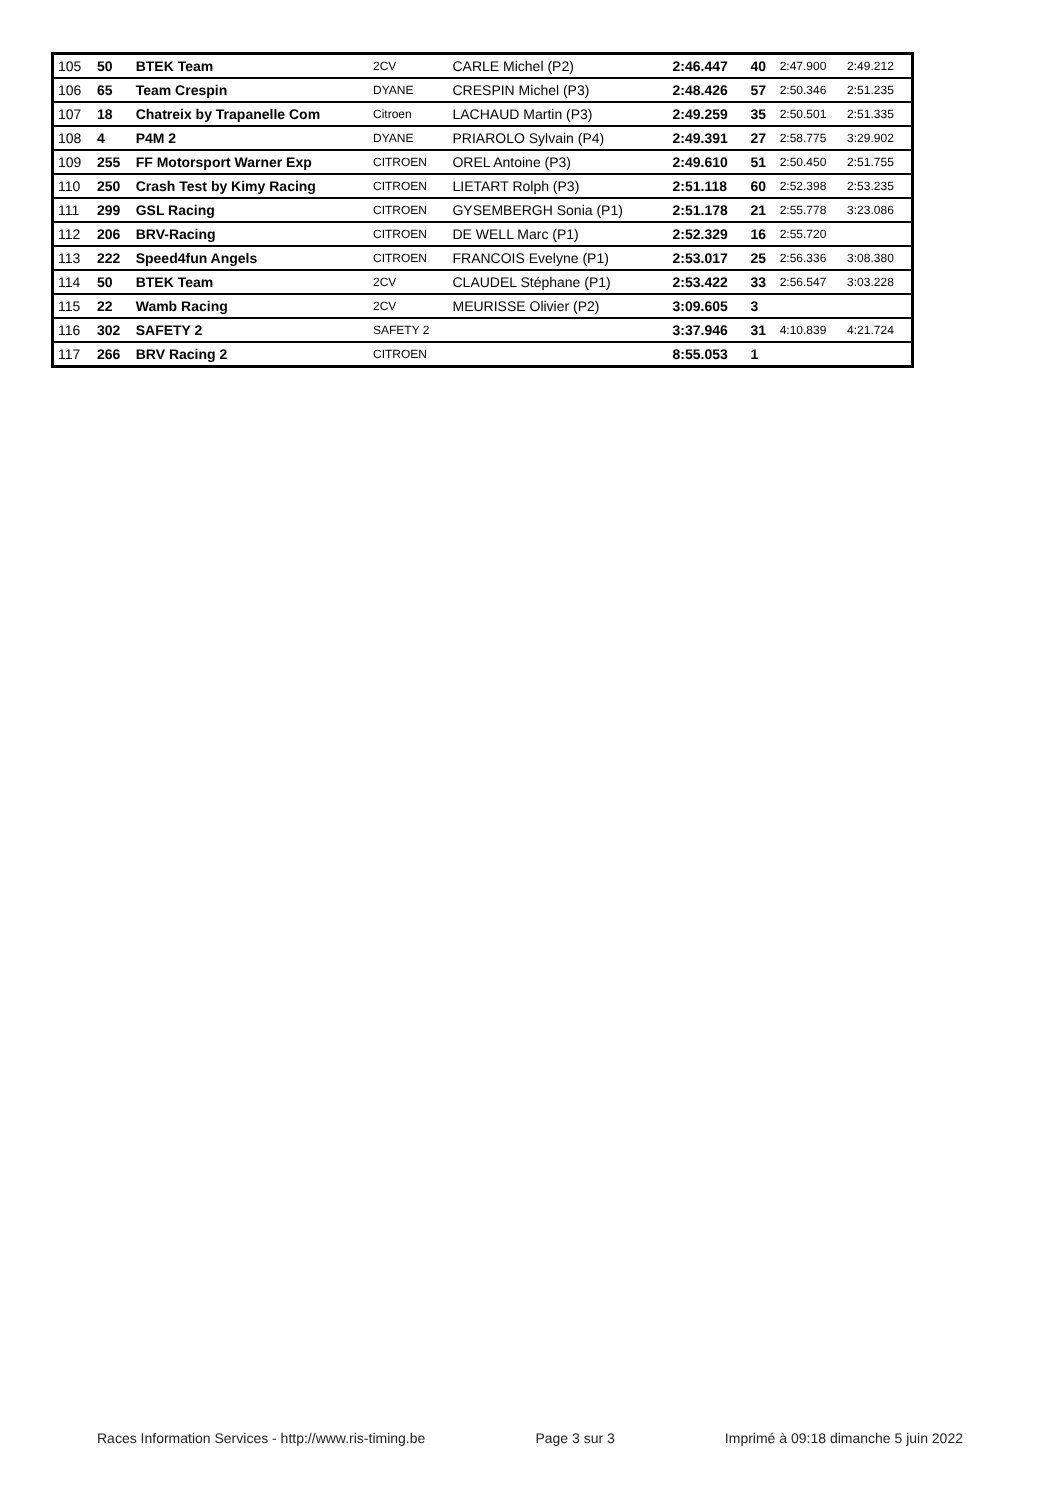| 105 | 50 | BTEK Team | 2CV | CARLE Michel (P2) | 2:46.447 | 40 | 2:47.900 | 2:49.212 |
| 106 | 65 | Team Crespin | DYANE | CRESPIN Michel (P3) | 2:48.426 | 57 | 2:50.346 | 2:51.235 |
| 107 | 18 | Chatreix by Trapanelle Com | Citroen | LACHAUD Martin (P3) | 2:49.259 | 35 | 2:50.501 | 2:51.335 |
| 108 | 4 | P4M 2 | DYANE | PRIAROLO Sylvain (P4) | 2:49.391 | 27 | 2:58.775 | 3:29.902 |
| 109 | 255 | FF Motorsport Warner Exp | CITROEN | OREL Antoine (P3) | 2:49.610 | 51 | 2:50.450 | 2:51.755 |
| 110 | 250 | Crash Test by Kimy Racing | CITROEN | LIETART Rolph (P3) | 2:51.118 | 60 | 2:52.398 | 2:53.235 |
| 111 | 299 | GSL Racing | CITROEN | GYSEMBERGH Sonia (P1) | 2:51.178 | 21 | 2:55.778 | 3:23.086 |
| 112 | 206 | BRV-Racing | CITROEN | DE WELL Marc (P1) | 2:52.329 | 16 | 2:55.720 | |
| 113 | 222 | Speed4fun Angels | CITROEN | FRANCOIS Evelyne (P1) | 2:53.017 | 25 | 2:56.336 | 3:08.380 |
| 114 | 50 | BTEK Team | 2CV | CLAUDEL Stéphane (P1) | 2:53.422 | 33 | 2:56.547 | 3:03.228 |
| 115 | 22 | Wamb Racing | 2CV | MEURISSE Olivier (P2) | 3:09.605 | 3 | | |
| 116 | 302 | SAFETY 2 | SAFETY 2 | | 3:37.946 | 31 | 4:10.839 | 4:21.724 |
| 117 | 266 | BRV Racing 2 | CITROEN | | 8:55.053 | 1 | | |
Races Information Services - http://www.ris-timing.be Page 3 sur 3 Imprimé à 09:18 dimanche 5 juin 2022